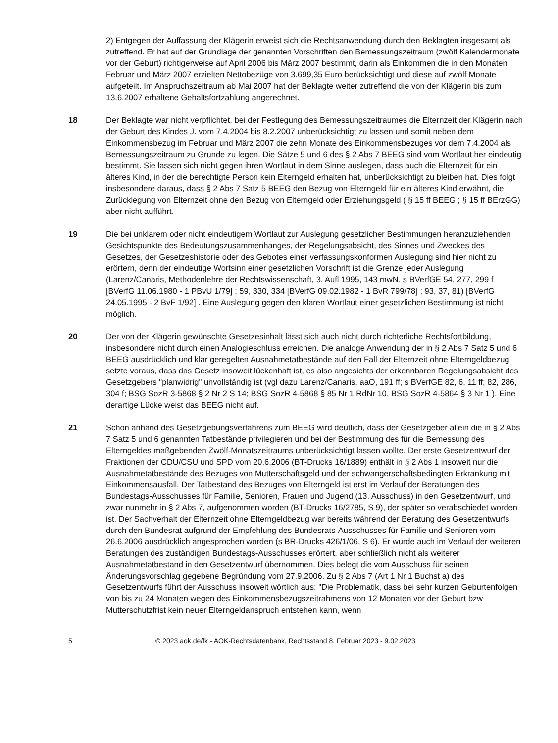2) Entgegen der Auffassung der Klägerin erweist sich die Rechtsanwendung durch den Beklagten insgesamt als zutreffend. Er hat auf der Grundlage der genannten Vorschriften den Bemessungszeitraum (zwölf Kalendermonate vor der Geburt) richtigerweise auf April 2006 bis März 2007 bestimmt, darin als Einkommen die in den Monaten Februar und März 2007 erzielten Nettobezüge von 3.699,35 Euro berücksichtigt und diese auf zwölf Monate aufgeteilt. Im Anspruchszeitraum ab Mai 2007 hat der Beklagte weiter zutreffend die von der Klägerin bis zum 13.6.2007 erhaltene Gehaltsfortzahlung angerechnet.
18 Der Beklagte war nicht verpflichtet, bei der Festlegung des Bemessungszeitraumes die Elternzeit der Klägerin nach der Geburt des Kindes J. vom 7.4.2004 bis 8.2.2007 unberücksichtigt zu lassen und somit neben dem Einkommensbezug im Februar und März 2007 die zehn Monate des Einkommensbezuges vor dem 7.4.2004 als Bemessungszeitraum zu Grunde zu legen. Die Sätze 5 und 6 des § 2 Abs 7 BEEG sind vom Wortlaut her eindeutig bestimmt. Sie lassen sich nicht gegen ihren Wortlaut in dem Sinne auslegen, dass auch die Elternzeit für ein älteres Kind, in der die berechtigte Person kein Elterngeld erhalten hat, unberücksichtigt zu bleiben hat. Dies folgt insbesondere daraus, dass § 2 Abs 7 Satz 5 BEEG den Bezug von Elterngeld für ein älteres Kind erwähnt, die Zurücklegung von Elternzeit ohne den Bezug von Elterngeld oder Erziehungsgeld ( § 15 ff BEEG ; § 15 ff BErzGG) aber nicht aufführt.
19 Die bei unklarem oder nicht eindeutigem Wortlaut zur Auslegung gesetzlicher Bestimmungen heranzuziehenden Gesichtspunkte des Bedeutungszusammenhanges, der Regelungsabsicht, des Sinnes und Zweckes des Gesetzes, der Gesetzeshistorie oder des Gebotes einer verfassungskonformen Auslegung sind hier nicht zu erörtern, denn der eindeutige Wortsinn einer gesetzlichen Vorschrift ist die Grenze jeder Auslegung (Larenz/Canaris, Methodenlehre der Rechtswissenschaft, 3. Aufl 1995, 143 mwN, s BVerfGE 54, 277, 299 f [BVerfG 11.06.1980 - 1 PBvU 1/79] ; 59, 330, 334 [BVerfG 09.02.1982 - 1 BvR 799/78] ; 93, 37, 81) [BVerfG 24.05.1995 - 2 BvF 1/92] . Eine Auslegung gegen den klaren Wortlaut einer gesetzlichen Bestimmung ist nicht möglich.
20 Der von der Klägerin gewünschte Gesetzesinhalt lässt sich auch nicht durch richterliche Rechtsfortbildung, insbesondere nicht durch einen Analogieschluss erreichen. Die analoge Anwendung der in § 2 Abs 7 Satz 5 und 6 BEEG ausdrücklich und klar geregelten Ausnahmetatbestände auf den Fall der Elternzeit ohne Elterngeldbezug setzte voraus, dass das Gesetz insoweit lückenhaft ist, es also angesichts der erkennbaren Regelungsabsicht des Gesetzgebers "planwidrig" unvollständig ist (vgl dazu Larenz/Canaris, aaO, 191 ff; s BVerfGE 82, 6, 11 ff; 82, 286, 304 f; BSG SozR 3-5868 § 2 Nr 2 S 14; BSG SozR 4-5868 § 85 Nr 1 RdNr 10, BSG SozR 4-5864 § 3 Nr 1 ). Eine derartige Lücke weist das BEEG nicht auf.
21 Schon anhand des Gesetzgebungsverfahrens zum BEEG wird deutlich, dass der Gesetzgeber allein die in § 2 Abs 7 Satz 5 und 6 genannten Tatbestände privilegieren und bei der Bestimmung des für die Bemessung des Elterngeldes maßgebenden Zwölf-Monatszeitraums unberücksichtigt lassen wollte. Der erste Gesetzentwurf der Fraktionen der CDU/CSU und SPD vom 20.6.2006 (BT-Drucks 16/1889) enthält in § 2 Abs 1 insoweit nur die Ausnahmetatbestände des Bezuges von Mutterschaftsgeld und der schwangerschaftsbedingten Erkrankung mit Einkommensausfall. Der Tatbestand des Bezuges von Elterngeld ist erst im Verlauf der Beratungen des Bundestags-Ausschusses für Familie, Senioren, Frauen und Jugend (13. Ausschuss) in den Gesetzentwurf, und zwar nunmehr in § 2 Abs 7, aufgenommen worden (BT-Drucks 16/2785, S 9), der später so verabschiedet worden ist. Der Sachverhalt der Elternzeit ohne Elterngeldbezug war bereits während der Beratung des Gesetzentwurfs durch den Bundesrat aufgrund der Empfehlung des Bundesrats-Ausschusses für Familie und Senioren vom 26.6.2006 ausdrücklich angesprochen worden (s BR-Drucks 426/1/06, S 6). Er wurde auch im Verlauf der weiteren Beratungen des zuständigen Bundestags-Ausschusses erörtert, aber schließlich nicht als weiterer Ausnahmetatbestand in den Gesetzentwurf übernommen. Dies belegt die vom Ausschuss für seinen Änderungsvorschlag gegebene Begründung vom 27.9.2006. Zu § 2 Abs 7 (Art 1 Nr 1 Buchst a) des Gesetzentwurfs führt der Ausschuss insoweit wörtlich aus: "Die Problematik, dass bei sehr kurzen Geburtenfolgen von bis zu 24 Monaten wegen des Einkommensbezugszeitrahmens von 12 Monaten vor der Geburt bzw Mutterschutzfrist kein neuer Elterngeldanspruch entstehen kann, wenn
5 © 2023 aok.de/fk - AOK-Rechtsdatenbank, Rechtsstand 8. Februar 2023 - 9.02.2023